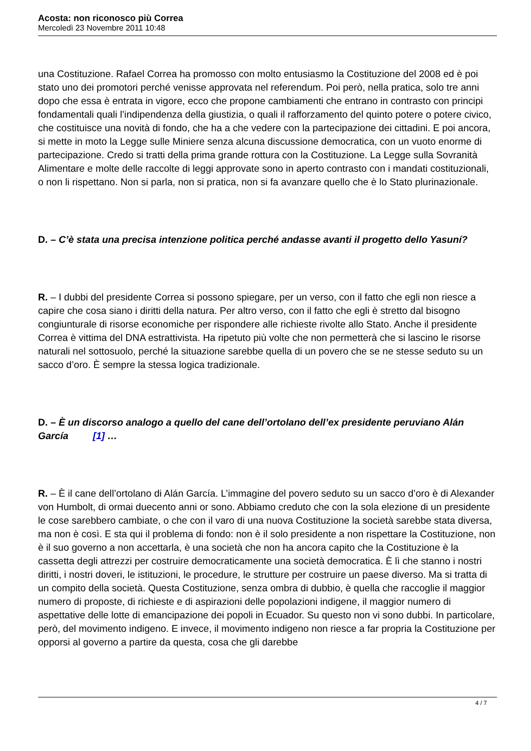Acosta: non riconosco più Correa
Mercoledì 23 Novembre 2011 10:48
una Costituzione. Rafael Correa ha promosso con molto entusiasmo la Costituzione del 2008 ed è poi stato uno dei promotori perché venisse approvata nel referendum. Poi però, nella pratica, solo tre anni dopo che essa è entrata in vigore, ecco che propone cambiamenti che entrano in contrasto con principi fondamentali quali l’indipendenza della giustizia, o quali il rafforzamento del quinto potere o potere civico, che costituisce una novità di fondo, che ha a che vedere con la partecipazione dei cittadini. E poi ancora, si mette in moto la Legge sulle Miniere senza alcuna discussione democratica, con un vuoto enorme di partecipazione. Credo si tratti della prima grande rottura con la Costituzione. La Legge sulla Sovranità Alimentare e molte delle raccolte di leggi approvate sono in aperto contrasto con i mandati costituzionali, o non li rispettano. Non si parla, non si pratica, non si fa avanzare quello che è lo Stato plurinazionale.
D. – C’è stata una precisa intenzione politica perché andasse avanti il progetto dello Yasuní?
R. – I dubbi del presidente Correa si possono spiegare, per un verso, con il fatto che egli non riesce a capire che cosa siano i diritti della natura. Per altro verso, con il fatto che egli è stretto dal bisogno congiunturale di risorse economiche per rispondere alle richieste rivolte allo Stato. Anche il presidente Correa è vittima del DNA estrattivista. Ha ripetuto più volte che non permetterà che si lascino le risorse naturali nel sottosuolo, perché la situazione sarebbe quella di un povero che se ne stesse seduto su un sacco d’oro. È sempre la stessa logica tradizionale.
D. – È un discorso analogo a quello del cane dell’ortolano dell’ex presidente peruviano Alán García [1] …
R. – È il cane dell’ortolano di Alán García. L’immagine del povero seduto su un sacco d’oro è di Alexander von Humbolt, di ormai duecento anni or sono. Abbiamo creduto che con la sola elezione di un presidente le cose sarebbero cambiate, o che con il varo di una nuova Costituzione la società sarebbe stata diversa, ma non è così. E sta qui il problema di fondo: non è il solo presidente a non rispettare la Costituzione, non è il suo governo a non accettarla, è una società che non ha ancora capito che la Costituzione è la cassetta degli attrezzi per costruire democraticamente una società democratica. È lì che stanno i nostri diritti, i nostri doveri, le istituzioni, le procedure, le strutture per costruire un paese diverso. Ma si tratta di un compito della società. Questa Costituzione, senza ombra di dubbio, è quella che raccoglie il maggior numero di proposte, di richieste e di aspirazioni delle popolazioni indigene, il maggior numero di aspettative delle lotte di emancipazione dei popoli in Ecuador. Su questo non vi sono dubbi. In particolare, però, del movimento indigeno. E invece, il movimento indigeno non riesce a far propria la Costituzione per opporsi al governo a partire da questa, cosa che gli darebbe
4 / 7